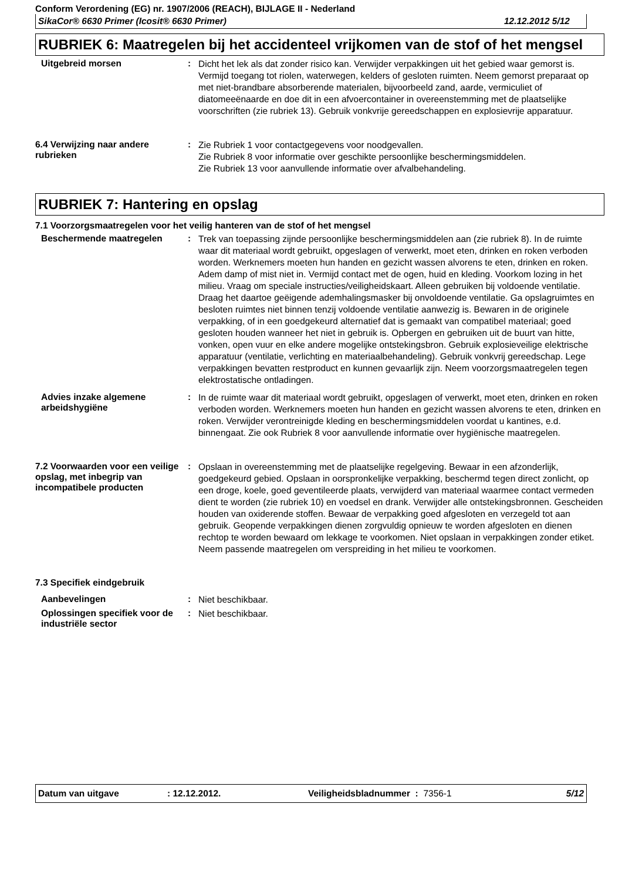Conform Verordening (EG) nr. 1907/2006 (REACH), BIJLAGE II - Nederland
SikaCor® 6630 Primer (Icosit® 6630 Primer) 12.12.2012 5/12
RUBRIEK 6: Maatregelen bij het accidenteel vrijkomen van de stof of het mengsel
Uitgebreid morsen :
Dicht het lek als dat zonder risico kan. Verwijder verpakkingen uit het gebied waar gemorst is. Vermijd toegang tot riolen, waterwegen, kelders of gesloten ruimten. Neem gemorst preparaat op met niet-brandbare absorberende materialen, bijvoorbeeld zand, aarde, vermiculiet of diatomeeënaarde en doe dit in een afvoercontainer in overeenstemming met de plaatselijke voorschriften (zie rubriek 13). Gebruik vonkvrije gereedschappen en explosievrije apparatuur.
6.4 Verwijzing naar andere rubrieken
:
Zie Rubriek 1 voor contactgegevens voor noodgevallen.
Zie Rubriek 8 voor informatie over geschikte persoonlijke beschermingsmiddelen.
Zie Rubriek 13 voor aanvullende informatie over afvalbehandeling.
RUBRIEK 7: Hantering en opslag
7.1 Voorzorgsmaatregelen voor het veilig hanteren van de stof of het mengsel
Beschermende maatregelen :
Trek van toepassing zijnde persoonlijke beschermingsmiddelen aan (zie rubriek 8). In de ruimte waar dit materiaal wordt gebruikt, opgeslagen of verwerkt, moet eten, drinken en roken verboden worden. Werknemers moeten hun handen en gezicht wassen alvorens te eten, drinken en roken. Adem damp of mist niet in. Vermijd contact met de ogen, huid en kleding. Voorkom lozing in het milieu. Vraag om speciale instructies/veiligheidskaart. Alleen gebruiken bij voldoende ventilatie. Draag het daartoe geëigende ademhalingsmasker bij onvoldoende ventilatie. Ga opslagruimtes en besloten ruimtes niet binnen tenzij voldoende ventilatie aanwezig is. Bewaren in de originele verpakking, of in een goedgekeurd alternatief dat is gemaakt van compatibel materiaal; goed gesloten houden wanneer het niet in gebruik is. Opbergen en gebruiken uit de buurt van hitte, vonken, open vuur en elke andere mogelijke ontstekingsbron. Gebruik explosieveilige elektrische apparatuur (ventilatie, verlichting en materiaalbehandeling). Gebruik vonkvrij gereedschap. Lege verpakkingen bevatten restproduct en kunnen gevaarlijk zijn. Neem voorzorgsmaatregelen tegen elektrostatische ontladingen.
Advies inzake algemene arbeidshygiëne
:
In de ruimte waar dit materiaal wordt gebruikt, opgeslagen of verwerkt, moet eten, drinken en roken verboden worden. Werknemers moeten hun handen en gezicht wassen alvorens te eten, drinken en roken. Verwijder verontreinigde kleding en beschermingsmiddelen voordat u kantines, e.d. binnengaat. Zie ook Rubriek 8 voor aanvullende informatie over hygiënische maatregelen.
7.2 Voorwaarden voor een veilige opslag, met inbegrip van incompatibele producten
:
Opslaan in overeenstemming met de plaatselijke regelgeving. Bewaar in een afzonderlijk, goedgekeurd gebied. Opslaan in oorspronkelijke verpakking, beschermd tegen direct zonlicht, op een droge, koele, goed geventileerde plaats, verwijderd van materiaal waarmee contact vermeden dient te worden (zie rubriek 10) en voedsel en drank. Verwijder alle ontstekingsbronnen. Gescheiden houden van oxiderende stoffen. Bewaar de verpakking goed afgesloten en verzegeld tot aan gebruik. Geopende verpakkingen dienen zorgvuldig opnieuw te worden afgesloten en dienen rechtop te worden bewaard om lekkage te voorkomen. Niet opslaan in verpakkingen zonder etiket. Neem passende maatregelen om verspreiding in het milieu te voorkomen.
7.3 Specifiek eindgebruik
Aanbevelingen :
Niet beschikbaar.
Oplossingen specifiek voor de industriële sector
:
Niet beschikbaar.
Datum van uitgave: 12.12.2012. Veiligheidsbladnummer : 7356-1 5/12